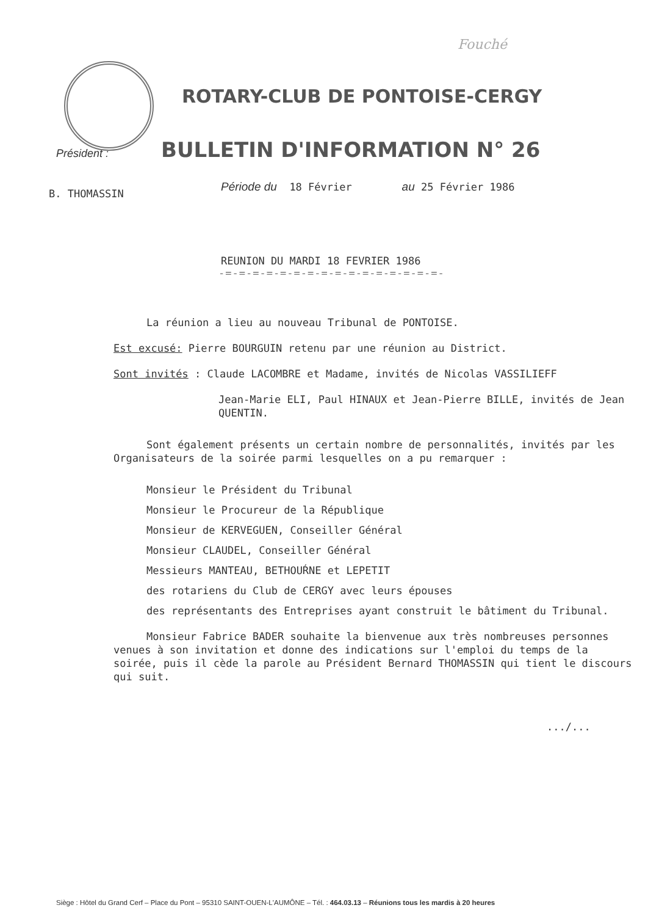Fouché
ROTARY-CLUB DE PONTOISE-CERGY
Président :
BULLETIN D'INFORMATION N° 26
B. THOMASSIN
Période du 18 Février au 25 Février 1986
REUNION DU MARDI 18 FEVRIER 1986
-=-=-=-=-=-=-=-=-=-=-=-=-=-=-=-=-
La réunion a lieu au nouveau Tribunal de PONTOISE.
Est excusé: Pierre BOURGUIN retenu par une réunion au District.
Sont invités : Claude LACOMBRE et Madame, invités de Nicolas VASSILIEFF
Jean-Marie ELI, Paul HINAUX et Jean-Pierre BILLE, invités de Jean QUENTIN.
Sont également présents un certain nombre de personnalités, invités par les Organisateurs de la soirée parmi lesquelles on a pu remarquer :
Monsieur le Président du Tribunal
Monsieur le Procureur de la République
Monsieur de KERVEGUEN, Conseiller Général
Monsieur CLAUDEL, Conseiller Général
Messieurs MANTEAU, BETHOUŔNE et LEPETIT
des rotariens du Club de CERGY avec leurs épouses
des représentants des Entreprises ayant construit le bâtiment du Tribunal.
Monsieur Fabrice BADER souhaite la bienvenue aux très nombreuses personnes venues à son invitation et donne des indications sur l'emploi du temps de la soirée, puis il cède la parole au Président Bernard THOMASSIN qui tient le discours qui suit.
.../...
Siège : Hôtel du Grand Cerf – Place du Pont – 95310 SAINT-OUEN-L'AUMÔNE – Tél. : 464.03.13 – Réunions tous les mardis à 20 heures